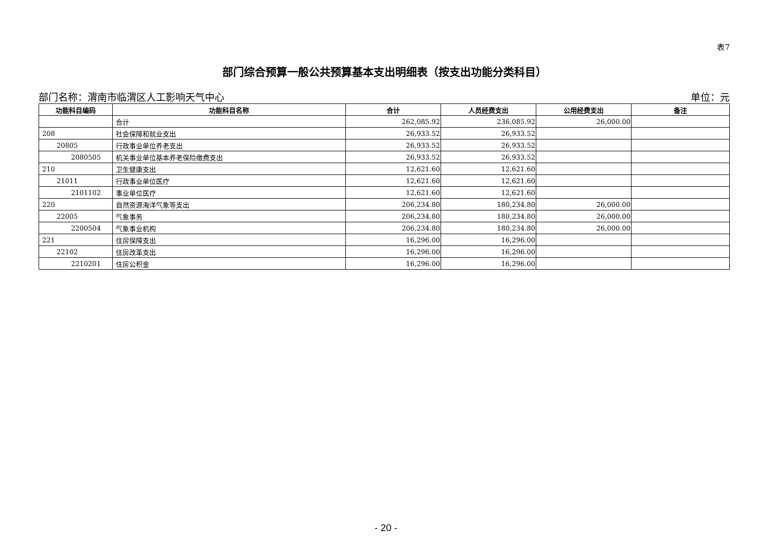表7
部门综合预算一般公共预算基本支出明细表（按支出功能分类科目）
部门名称：渭南市临渭区人工影响天气中心 单位：元
| 功能科目编码 | 功能科目名称 | 合计 | 人员经费支出 | 公用经费支出 | 备注 |
| --- | --- | --- | --- | --- | --- |
| | 合计 | 262,085.92 | 236,085.92 | 26,000.00 | |
| 208 | 社会保障和就业支出 | 26,933.52 | 26,933.52 | | |
| 20805 | 行政事业单位养老支出 | 26,933.52 | 26,933.52 | | |
| 2080505 | 机关事业单位基本养老保险缴费支出 | 26,933.52 | 26,933.52 | | |
| 210 | 卫生健康支出 | 12,621.60 | 12,621.60 | | |
| 21011 | 行政事业单位医疗 | 12,621.60 | 12,621.60 | | |
| 2101102 | 事业单位医疗 | 12,621.60 | 12,621.60 | | |
| 220 | 自然资源海洋气象等支出 | 206,234.80 | 180,234.80 | 26,000.00 | |
| 22005 | 气象事务 | 206,234.80 | 180,234.80 | 26,000.00 | |
| 2200504 | 气象事业机构 | 206,234.80 | 180,234.80 | 26,000.00 | |
| 221 | 住房保障支出 | 16,296.00 | 16,296.00 | | |
| 22102 | 住房改革支出 | 16,296.00 | 16,296.00 | | |
| 2210201 | 住房公积金 | 16,296.00 | 16,296.00 | | |
- 20 -